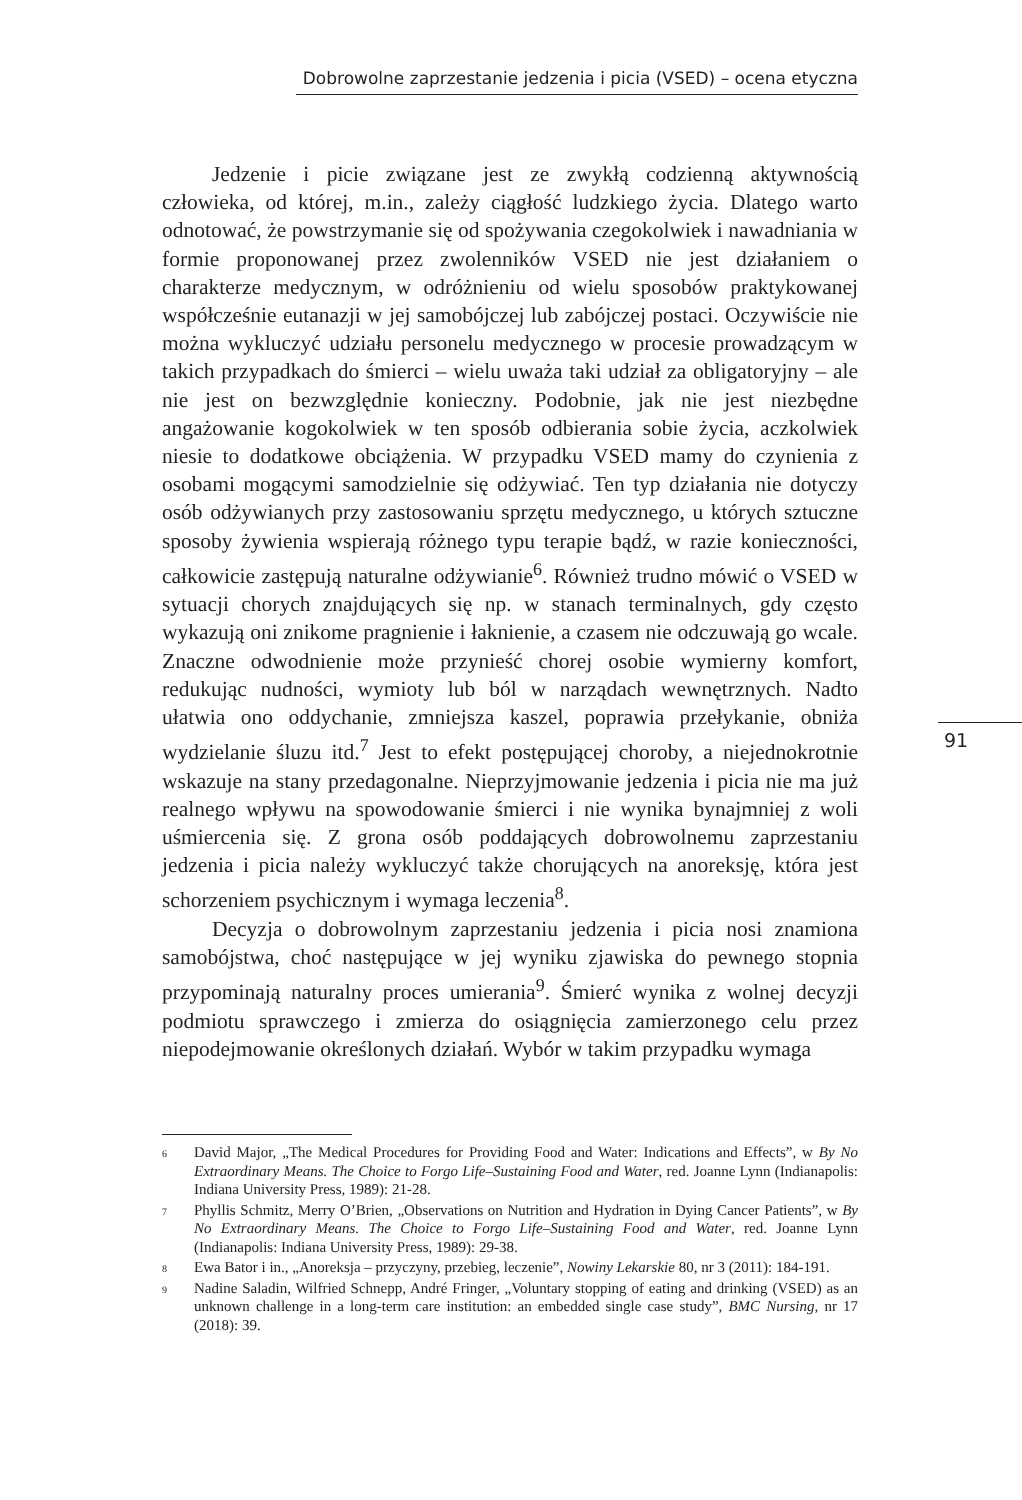Dobrowolne zaprzestanie jedzenia i picia (VSED) – ocena etyczna
Jedzenie i picie związane jest ze zwykłą codzienną aktywnością człowieka, od której, m.in., zależy ciągłość ludzkiego życia. Dlatego warto odnotować, że powstrzymanie się od spożywania czegokolwiek i nawadniania w formie proponowanej przez zwolenników VSED nie jest działaniem o charakterze medycznym, w odróżnieniu od wielu sposobów praktykowanej współcześnie eutanazji w jej samobójczej lub zabójczej postaci. Oczywiście nie można wykluczyć udziału personelu medycznego w procesie prowadzącym w takich przypadkach do śmierci – wielu uważa taki udział za obligatoryjny – ale nie jest on bezwzględnie konieczny. Podobnie, jak nie jest niezbędne angażowanie kogokolwiek w ten sposób odbierania sobie życia, aczkolwiek niesie to dodatkowe obciążenia. W przypadku VSED mamy do czynienia z osobami mogącymi samodzielnie się odżywiać. Ten typ działania nie dotyczy osób odżywianych przy zastosowaniu sprzętu medycznego, u których sztuczne sposoby żywienia wspierają różnego typu terapie bądź, w razie konieczności, całkowicie zastępują naturalne odżywianie<sup>6</sup>. Również trudno mówić o VSED w sytuacji chorych znajdujących się np. w stanach terminalnych, gdy często wykazują oni znikome pragnienie i łaknienie, a czasem nie odczuwają go wcale. Znaczne odwodnienie może przynieść chorej osobie wymierny komfort, redukując nudności, wymioty lub ból w narządach wewnętrznych. Nadto ułatwia ono oddychanie, zmniejsza kaszel, poprawia przełykanie, obniża wydzielanie śluzu itd.<sup>7</sup> Jest to efekt postępującej choroby, a niejednokrotnie wskazuje na stany przedagonalne. Nieprzyjmowanie jedzenia i picia nie ma już realnego wpływu na spowodowanie śmierci i nie wynika bynajmniej z woli uśmiercenia się. Z grona osób poddających dobrowolnemu zaprzestaniu jedzenia i picia należy wykluczyć także chorujących na anoreksję, która jest schorzeniem psychicznym i wymaga leczenia<sup>8</sup>.
Decyzja o dobrowolnym zaprzestaniu jedzenia i picia nosi znamiona samobójstwa, choć następujące w jej wyniku zjawiska do pewnego stopnia przypominają naturalny proces umierania<sup>9</sup>. Śmierć wynika z wolnej decyzji podmiotu sprawczego i zmierza do osiągnięcia zamierzonego celu przez niepodejmowanie określonych działań. Wybór w takim przypadku wymaga
91
<sup>6</sup> David Major, „The Medical Procedures for Providing Food and Water: Indications and Effects”, w By No Extraordinary Means. The Choice to Forgo Life–Sustaining Food and Water, red. Joanne Lynn (Indianapolis: Indiana University Press, 1989): 21-28.
<sup>7</sup> Phyllis Schmitz, Merry O’Brien, „Observations on Nutrition and Hydration in Dying Cancer Patients”, w By No Extraordinary Means. The Choice to Forgo Life–Sustaining Food and Water, red. Joanne Lynn (Indianapolis: Indiana University Press, 1989): 29-38.
<sup>8</sup> Ewa Bator i in., „Anoreksja – przyczyny, przebieg, leczenie”, Nowiny Lekarskie 80, nr 3 (2011): 184-191.
<sup>9</sup> Nadine Saladin, Wilfried Schnepp, André Fringer, „Voluntary stopping of eating and drinking (VSED) as an unknown challenge in a long-term care institution: an embedded single case study”, BMC Nursing, nr 17 (2018): 39.